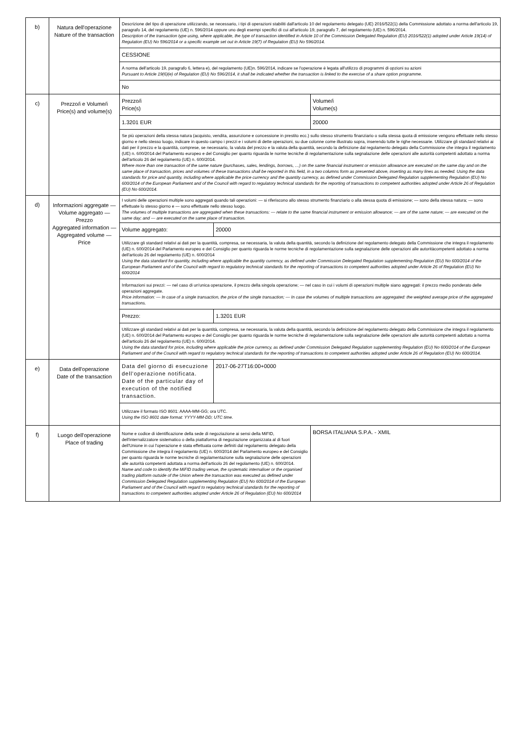| b) | Natura dell'operazione Nature of the transaction | Descrizione del tipo di operazione utilizzando, se necessario, i tipi di operazioni stabiliti dall'articolo 10 del regolamento delegato (UE) 2016/522(1) della Commissione adottato a norma dell'articolo 19, paragrafo 14, del regolamento (UE) n. 596/2014 oppure uno degli esempi specifici di cui all'articolo 19, paragrafo 7, del regolamento (UE) n. 596/2014. Description of the transaction type using, where applicable, the type of transaction identified in Article 10 of the Commission Delegated Regulation (EU) 2016/522(1) adopted under Article 19(14) of Regulation (EU) No 596/2014 or a specific example set out in Article 19(7) of Regulation (EU) No 596/2014. | |
| | | CESSIONE | |
| | | A norma dell'articolo 19, paragrafo 6, lettera e), del regolamento (UE)n. 596/2014, indicare se l'operazione è legata all'utilizzo di programmi di opzioni su azioni Pursuant to Article 19(6)(e) of Regulation (EU) No 596/2014, it shall be indicated whether the transaction is linked to the exercise of a share option programme. | |
| | | No | |
| c) | Prezzo/i e Volume/i Price(s) and volume(s) | Prezzo/i Price(s) | Volume/i Volume(s) |
| | | 1.3201 EUR | 20000 |
| | | Se più operazioni della stessa natura (acquisto, vendita, assunzione e concessione in prestito ecc.) sullo stesso strumento finanziario o sulla stessa quota di emissione vengono effettuate nello stesso giorno e nello stesso luogo, indicare in questo campo i prezzi e i volumi di dette operazioni, su due colonne come illustrato sopra, inserendo tutte le righe necessarie. Utilizzare gli standard relativi ai dati per il prezzo e la quantità, comprese, se necessario, la valuta del prezzo e la valuta della quantità, secondo la definizione dal regolamento delegato della Commissione che integra il regolamento (UE) n. 600/2014 del Parlamento europeo e del Consiglio per quanto riguarda le norme tecniche di regolamentazione sulla segnalazione delle operazioni alle autorità competenti adottato a norma dell'articolo 26 del regolamento (UE) n. 600/2014. Where more than one transaction of the same nature (purchases, sales, lendings, borrows, …) on the same financial instrument or emission allowance are executed on the same day and on the same place of transaction, prices and volumes of these transactions shall be reported in this field, in a two columns form as presented above, inserting as many lines as needed. Using the data standards for price and quantity, including where applicable the price currency and the quantity currency, as defined under Commission Delegated Regulation supplementing Regulation (EU) No 600/2014 of the European Parliament and of the Council with regard to regulatory technical standards for the reporting of transactions to competent authorities adopted under Article 26 of Regulation (EU) No 600/2014. | |
| d) | Informazioni aggregate — Volume aggregato — Prezzo Aggregated information — Aggregated volume — Price | I volumi delle operazioni multiple sono aggregati quando tali operazioni: — si riferiscono allo stesso strumento finanziario o alla stessa quota di emissione; — sono della stessa natura; — sono effettuate lo stesso giorno e — sono effettuate nello stesso luogo. The volumes of multiple transactions are aggregated when these transactions: — relate to the same financial instrument or emission allowance; — are of the same nature; — are executed on the same day; and — are executed on the same place of transaction. | |
| | | / Volume aggregato: / 20000 / | |
| | | Utilizzare gli standard relativi ai dati per la quantità, compresa, se necessaria, la valuta della quantità, secondo la definizione del regolamento delegato della Commissione che integra il regolamento (UE) n. 600/2014 del Parlamento europeo e del Consiglio per quanto riguarda le norme tecniche di regolamentazione sulla segnalazione delle operazioni alle autoritàcompetenti adottato a norma dell'articolo 26 del regolamento (UE) n. 600/2014 Using the data standard for quantity, including where applicable the quantity currency, as defined under Commission Delegated Regulation supplementing Regulation (EU) No 600/2014 of the European Parliament and of the Council with regard to regulatory technical standards for the reporting of transactions to competent authorities adopted under Article 26 of Regulation (EU) No 600/2014 | |
| | | Informazioni sui prezzi: — nel caso di un'unica operazione, il prezzo della singola operazione; — nel caso in cui i volumi di operazioni multiple siano aggregati: il prezzo medio ponderato delle operazioni aggregate. Price information: — In case of a single transaction, the price of the single transaction; — In case the volumes of multiple transactions are aggregated: the weighted average price of the aggregated transactions. | |
| | | / Prezzo: / 1.3201 EUR / | |
| | | Utilizzare gli standard relativi ai dati per la quantità, compresa, se necessaria, la valuta della quantità, secondo la definizione del regolamento delegato della Commissione che integra il regolamento (UE) n. 600/2014 del Parlamento europeo e del Consiglio per quanto riguarda le norme tecniche di regolamentazione sulla segnalazione delle operazioni alle autorità competenti adottato a norma dell'articolo 26 del regolamento (UE) n. 600/2014. Using the data standard for price, including where applicable the price currency, as defined under Commission Delegated Regulation supplementing Regulation (EU) No 600/2014 of the European Parliament and of the Council with regard to regulatory technical standards for the reporting of transactions to competent authorities adopted under Article 26 of Regulation (EU) No 600/2014. | |
| e) | Data dell'operazione Date of the transaction | / Data del giorno di esecuzione dell'operazione notificata. Date of the particular day of execution of the notified transaction. / 2017-06-27T16:00+0000 / | |
| | | Utilizzare il formato ISO 8601: AAAA-MM-GG; ora UTC. Using the ISO 8601 date format: YYYY-MM-DD; UTC time. | |
| f) | Luogo dell'operazione Place of trading | Nome e codice di identificazione della sede di negoziazione ai sensi della MiFID, dell'internalizzatore sistematico o della piattaforma di negoziazione organizzata al di fuori dell'Unione in cui l'operazione è stata effettuata come definiti dal regolamento delegato della Commissione che integra il regolamento (UE) n. 600/2014 del Parlamento europeo e del Consiglio per quanto riguarda le norme tecniche di regolamentazione sulla segnalazione delle operazioni alle autorità competenti adottata a norma dell'articolo 26 del regolamento (UE) n. 600/2014. Name and code to identify the MiFID trading venue, the systematic internaliser or the organised trading platform outside of the Union where the transaction was executed as defined under Commission Delegated Regulation supplementing Regulation (EU) No 600/2014 of the European Parliament and of the Council with regard to regulatory technical standards for the reporting of transactions to competent authorities adopted under Article 26 of Regulation (EU) No 600/2014 | BORSA ITALIANA S.P.A. - XMIL |